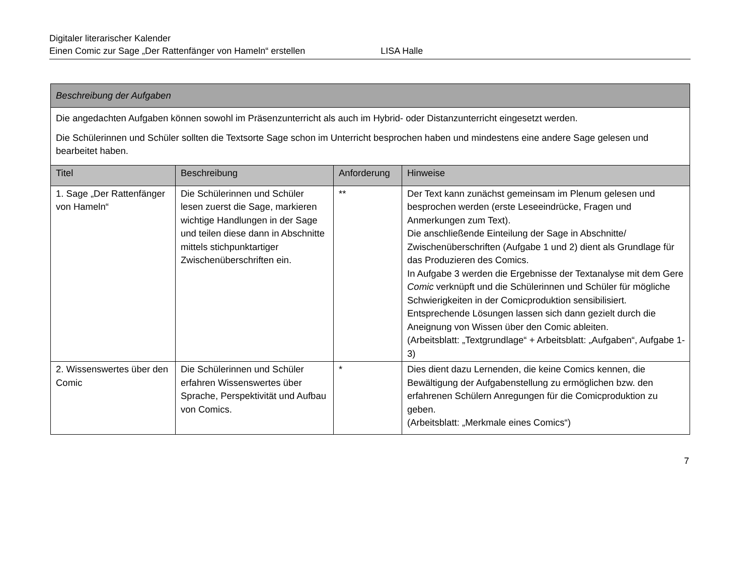Digitaler literarischer Kalender
Einen Comic zur Sage „Der Rattenfänger von Hameln“ erstellen LISA Halle
| Beschreibung der Aufgaben | | | |
| Die angedachten Aufgaben können sowohl im Präsenzunterricht als auch im Hybrid- oder Distanzunterricht eingesetzt werden. Die Schülerinnen und Schüler sollten die Textsorte Sage schon im Unterricht besprochen haben und mindestens eine andere Sage gelesen und bearbeitet haben. | | | |
| Titel | Beschreibung | Anforderung | Hinweise |
| 1. Sage „Der Rattenfänger von Hameln“ | Die Schülerinnen und Schüler lesen zuerst die Sage, markieren wichtige Handlungen in der Sage und teilen diese dann in Abschnitte mittels stichpunktartiger Zwischenüberschriften ein. | ** | Der Text kann zunächst gemeinsam im Plenum gelesen und besprochen werden (erste Leseeindrücke, Fragen und Anmerkungen zum Text). Die anschließende Einteilung der Sage in Abschnitte/ Zwischenüberschriften (Aufgabe 1 und 2) dient als Grundlage für das Produzieren des Comics. In Aufgabe 3 werden die Ergebnisse der Textanalyse mit dem Gere Comic verknüpft und die Schülerinnen und Schüler für mögliche Schwierigkeiten in der Comicproduktion sensibilisiert. Entsprechende Lösungen lassen sich dann gezielt durch die Aneignung von Wissen über den Comic ableiten. (Arbeitsblatt: „Textgrundlage“ + Arbeitsblatt: „Aufgaben“, Aufgabe 1-3) |
| 2. Wissenswertes über den Comic | Die Schülerinnen und Schüler erfahren Wissenswertes über Sprache, Perspektivität und Aufbau von Comics. | * | Dies dient dazu Lernenden, die keine Comics kennen, die Bewältigung der Aufgabenstellung zu ermöglichen bzw. den erfahrenen Schülern Anregungen für die Comicproduktion zu geben. (Arbeitsblatt: „Merkmale eines Comics“) |
7